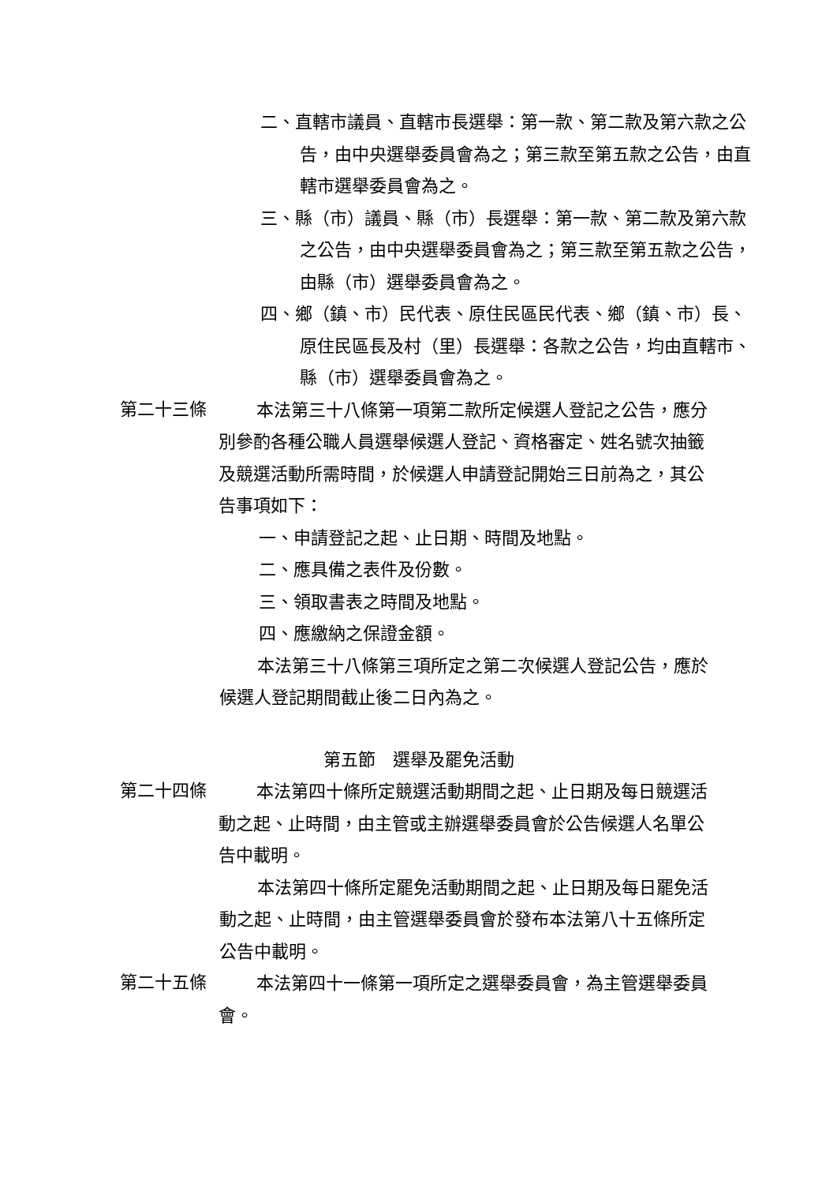二、直轄市議員、直轄市長選舉：第一款、第二款及第六款之公告，由中央選舉委員會為之；第三款至第五款之公告，由直轄市選舉委員會為之。
三、縣（市）議員、縣（市）長選舉：第一款、第二款及第六款之公告，由中央選舉委員會為之；第三款至第五款之公告，由縣（市）選舉委員會為之。
四、鄉（鎮、市）民代表、原住民區民代表、鄉（鎮、市）長、原住民區長及村（里）長選舉：各款之公告，均由直轄市、縣（市）選舉委員會為之。
第二十三條
本法第三十八條第一項第二款所定候選人登記之公告，應分別參酌各種公職人員選舉候選人登記、資格審定、姓名號次抽籤及競選活動所需時間，於候選人申請登記開始三日前為之，其公告事項如下：
一、申請登記之起、止日期、時間及地點。
二、應具備之表件及份數。
三、領取書表之時間及地點。
四、應繳納之保證金額。
本法第三十八條第三項所定之第二次候選人登記公告，應於候選人登記期間截止後二日內為之。
第五節　選舉及罷免活動
第二十四條
本法第四十條所定競選活動期間之起、止日期及每日競選活動之起、止時間，由主管或主辦選舉委員會於公告候選人名單公告中載明。
本法第四十條所定罷免活動期間之起、止日期及每日罷免活動之起、止時間，由主管選舉委員會於發布本法第八十五條所定公告中載明。
第二十五條
本法第四十一條第一項所定之選舉委員會，為主管選舉委員會。